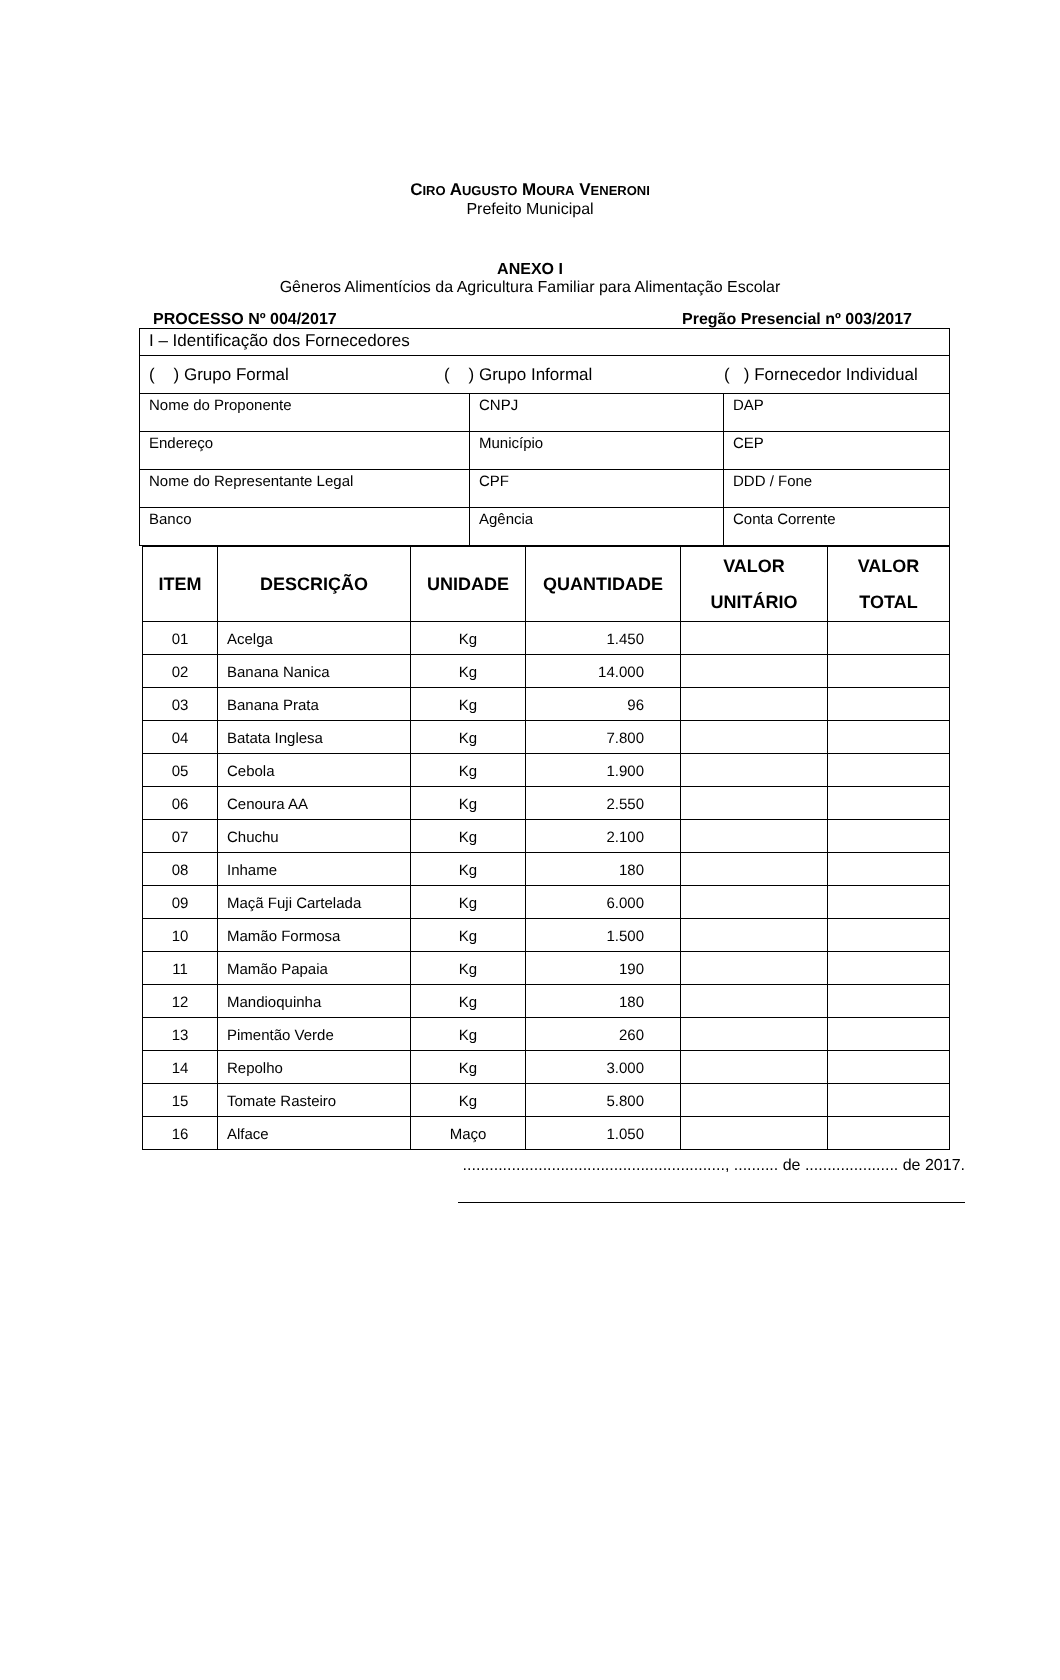CIRO AUGUSTO MOURA VENERONI
Prefeito Municipal
ANEXO I
Gêneros Alimentícios da Agricultura Familiar para Alimentação Escolar
PROCESSO Nº 004/2017 Pregão Presencial nº 003/2017
| I – Identificação dos Fornecedores | | |
| ( ) Grupo Formal ( ) Grupo Informal ( ) Fornecedor Individual | | |
| Nome do Proponente | CNPJ | DAP |
| Endereço | Município | CEP |
| Nome do Representante Legal | CPF | DDD / Fone |
| Banco | Agência | Conta Corrente |
| ITEM | DESCRIÇÃO | UNIDADE | QUANTIDADE | VALOR UNITÁRIO | VALOR TOTAL |
| --- | --- | --- | --- | --- | --- |
| 01 | Acelga | Kg | 1.450 | | |
| 02 | Banana Nanica | Kg | 14.000 | | |
| 03 | Banana Prata | Kg | 96 | | |
| 04 | Batata Inglesa | Kg | 7.800 | | |
| 05 | Cebola | Kg | 1.900 | | |
| 06 | Cenoura AA | Kg | 2.550 | | |
| 07 | Chuchu | Kg | 2.100 | | |
| 08 | Inhame | Kg | 180 | | |
| 09 | Maçã Fuji Cartelada | Kg | 6.000 | | |
| 10 | Mamão Formosa | Kg | 1.500 | | |
| 11 | Mamão Papaia | Kg | 190 | | |
| 12 | Mandioquinha | Kg | 180 | | |
| 13 | Pimentão Verde | Kg | 260 | | |
| 14 | Repolho | Kg | 3.000 | | |
| 15 | Tomate Rasteiro | Kg | 5.800 | | |
| 16 | Alface | Maço | 1.050 | | |
..........................................................., .......... de ..................... de 2017.